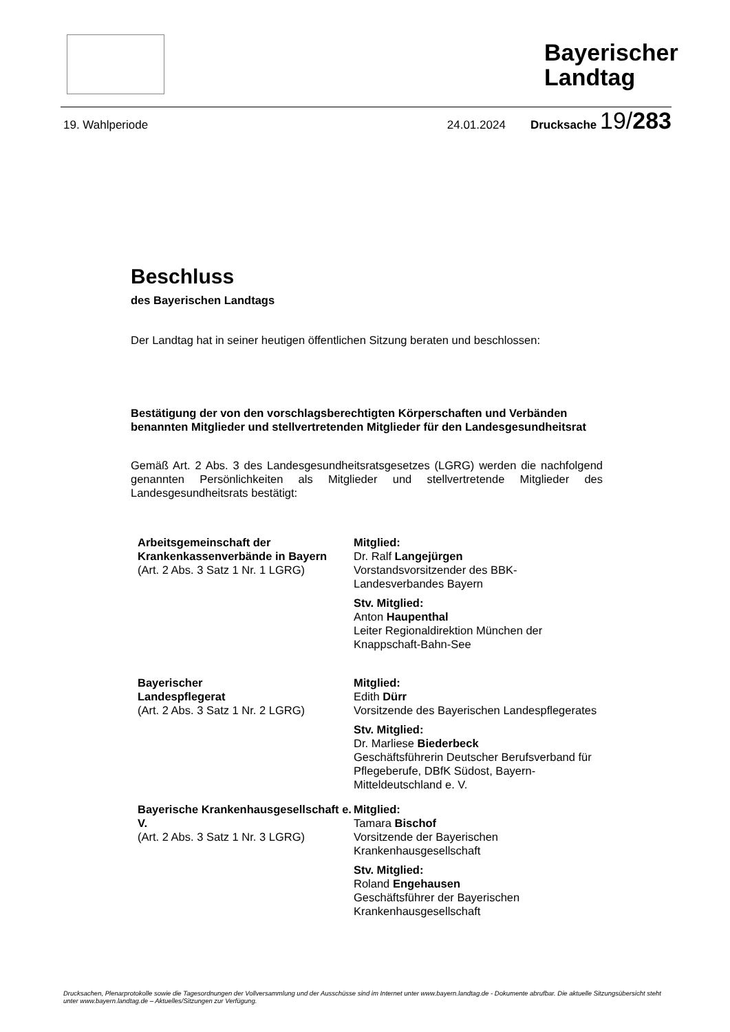Bayerischer Landtag
19. Wahlperiode 24.01.2024 Drucksache 19/283
Beschluss
des Bayerischen Landtags
Der Landtag hat in seiner heutigen öffentlichen Sitzung beraten und beschlossen:
Bestätigung der von den vorschlagsberechtigten Körperschaften und Verbänden benannten Mitglieder und stellvertretenden Mitglieder für den Landesgesundheitsrat
Gemäß Art. 2 Abs. 3 des Landesgesundheitsratsgesetzes (LGRG) werden die nachfolgend genannten Persönlichkeiten als Mitglieder und stellvertretende Mitglieder des Landesgesundheitsrats bestätigt:
Arbeitsgemeinschaft der Krankenkassenverbände in Bayern
(Art. 2 Abs. 3 Satz 1 Nr. 1 LGRG)
Mitglied:
Dr. Ralf Langejürgen
Vorstandsvorsitzender des BBK-Landesverbandes Bayern
Stv. Mitglied:
Anton Haupenthal
Leiter Regionaldirektion München der Knappschaft-Bahn-See
Bayerischer
Landespflegerat
(Art. 2 Abs. 3 Satz 1 Nr. 2 LGRG)
Mitglied:
Edith Dürr
Vorsitzende des Bayerischen Landespflegerates
Stv. Mitglied:
Dr. Marliese Biederbeck
Geschäftsführerin Deutscher Berufsverband für Pflegeberufe, DBfK Südost, Bayern-Mitteldeutschland e. V.
Bayerische Krankenhausgesellschaft e. V.
(Art. 2 Abs. 3 Satz 1 Nr. 3 LGRG)
Mitglied:
Tamara Bischof
Vorsitzende der Bayerischen Krankenhausgesellschaft
Stv. Mitglied:
Roland Engehausen
Geschäftsführer der Bayerischen Krankenhausgesellschaft
Drucksachen, Plenarprotokolle sowie die Tagesordnungen der Vollversammlung und der Ausschüsse sind im Internet unter www.bayern.landtag.de - Dokumente abrufbar. Die aktuelle Sitzungsübersicht steht unter www.bayern.landtag.de – Aktuelles/Sitzungen zur Verfügung.